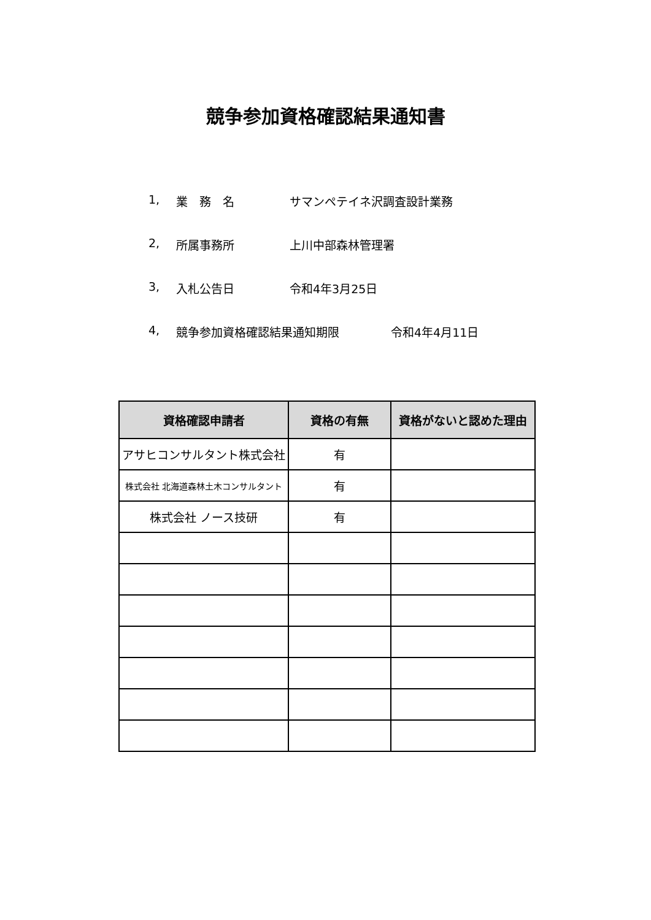競争参加資格確認結果通知書
1, 業　務　名 サマンペテイネ沢調査設計業務
2, 所属事務所 上川中部森林管理署
3, 入札公告日 令和4年3月25日
4, 競争参加資格確認結果通知期限 令和4年4月11日
| 資格確認申請者 | 資格の有無 | 資格がないと認めた理由 |
| --- | --- | --- |
| アサヒコンサルタント株式会社 | 有 | |
| 株式会社 北海道森林土木コンサルタント | 有 | |
| 株式会社 ノース技研 | 有 | |